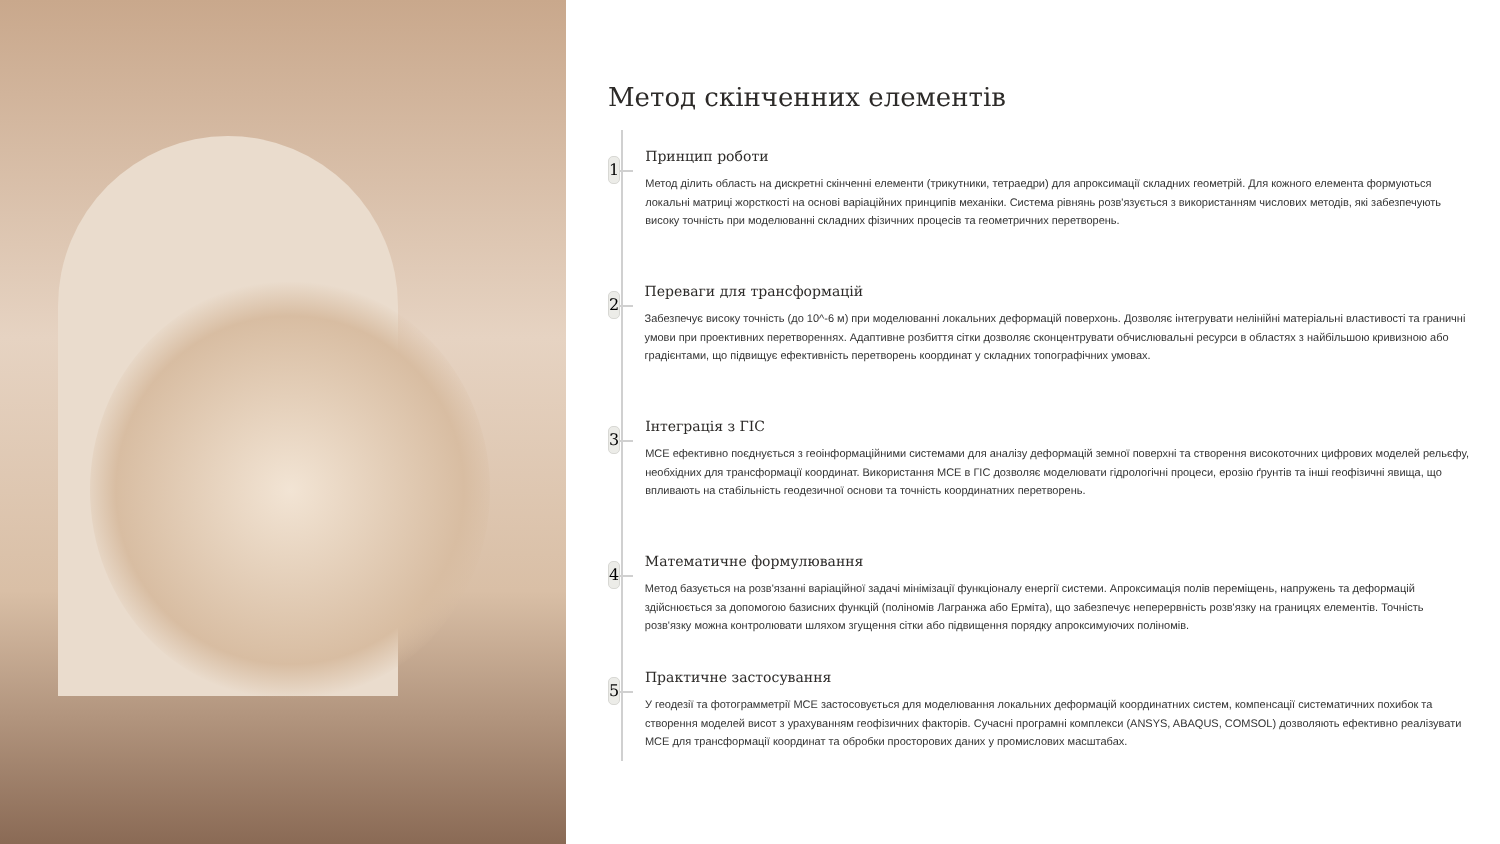Метод скінченних елементів
1
Принцип роботи
Метод ділить область на дискретні скінченні елементи (трикутники, тетраедри) для апроксимації складних геометрій. Для кожного елемента формуються локальні матриці жорсткості на основі варіаційних принципів механіки. Система рівнянь розв'язується з використанням числових методів, які забезпечують високу точність при моделюванні складних фізичних процесів та геометричних перетворень.
2
Переваги для трансформацій
Забезпечує високу точність (до 10^-6 м) при моделюванні локальних деформацій поверхонь. Дозволяє інтегрувати нелінійні матеріальні властивості та граничні умови при проективних перетвореннях. Адаптивне розбиття сітки дозволяє сконцентрувати обчислювальні ресурси в областях з найбільшою кривизною або градієнтами, що підвищує ефективність перетворень координат у складних топографічних умовах.
3
Інтеграція з ГІС
МСЕ ефективно поєднується з геоінформаційними системами для аналізу деформацій земної поверхні та створення високоточних цифрових моделей рельєфу, необхідних для трансформації координат. Використання МСЕ в ГІС дозволяє моделювати гідрологічні процеси, ерозію ґрунтів та інші геофізичні явища, що впливають на стабільність геодезичної основи та точність координатних перетворень.
4
Математичне формулювання
Метод базується на розв'язанні варіаційної задачі мінімізації функціоналу енергії системи. Апроксимація полів переміщень, напружень та деформацій здійснюється за допомогою базисних функцій (поліномів Лагранжа або Ерміта), що забезпечує неперервність розв'язку на границях елементів. Точність розв'язку можна контролювати шляхом згущення сітки або підвищення порядку апроксимуючих поліномів.
5
Практичне застосування
У геодезії та фотограмметрії МСЕ застосовується для моделювання локальних деформацій координатних систем, компенсації систематичних похибок та створення моделей висот з урахуванням геофізичних факторів. Сучасні програмні комплекси (ANSYS, ABAQUS, COMSOL) дозволяють ефективно реалізувати МСЕ для трансформації координат та обробки просторових даних у промислових масштабах.